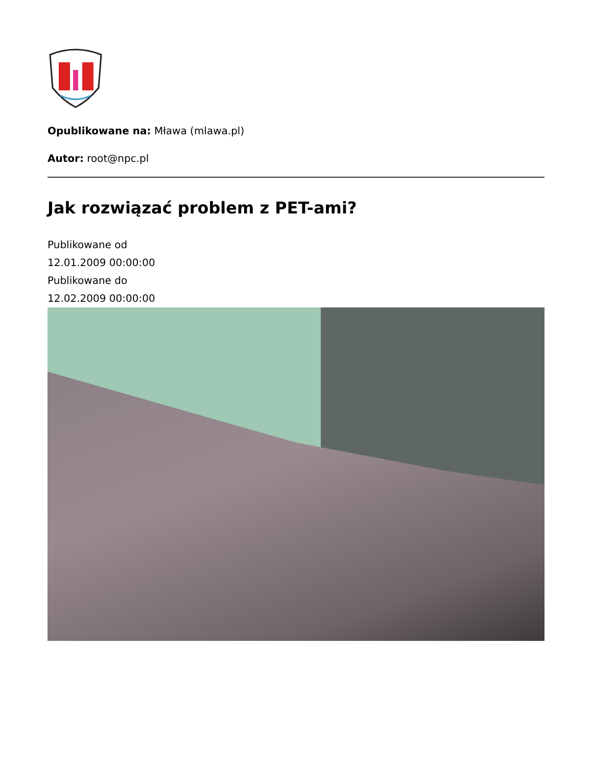Opublikowane na: Mława (mlawa.pl)
Autor: root@npc.pl
Jak rozwiązać problem z PET-ami?
Publikowane od
12.01.2009 00:00:00
Publikowane do
12.02.2009 00:00:00